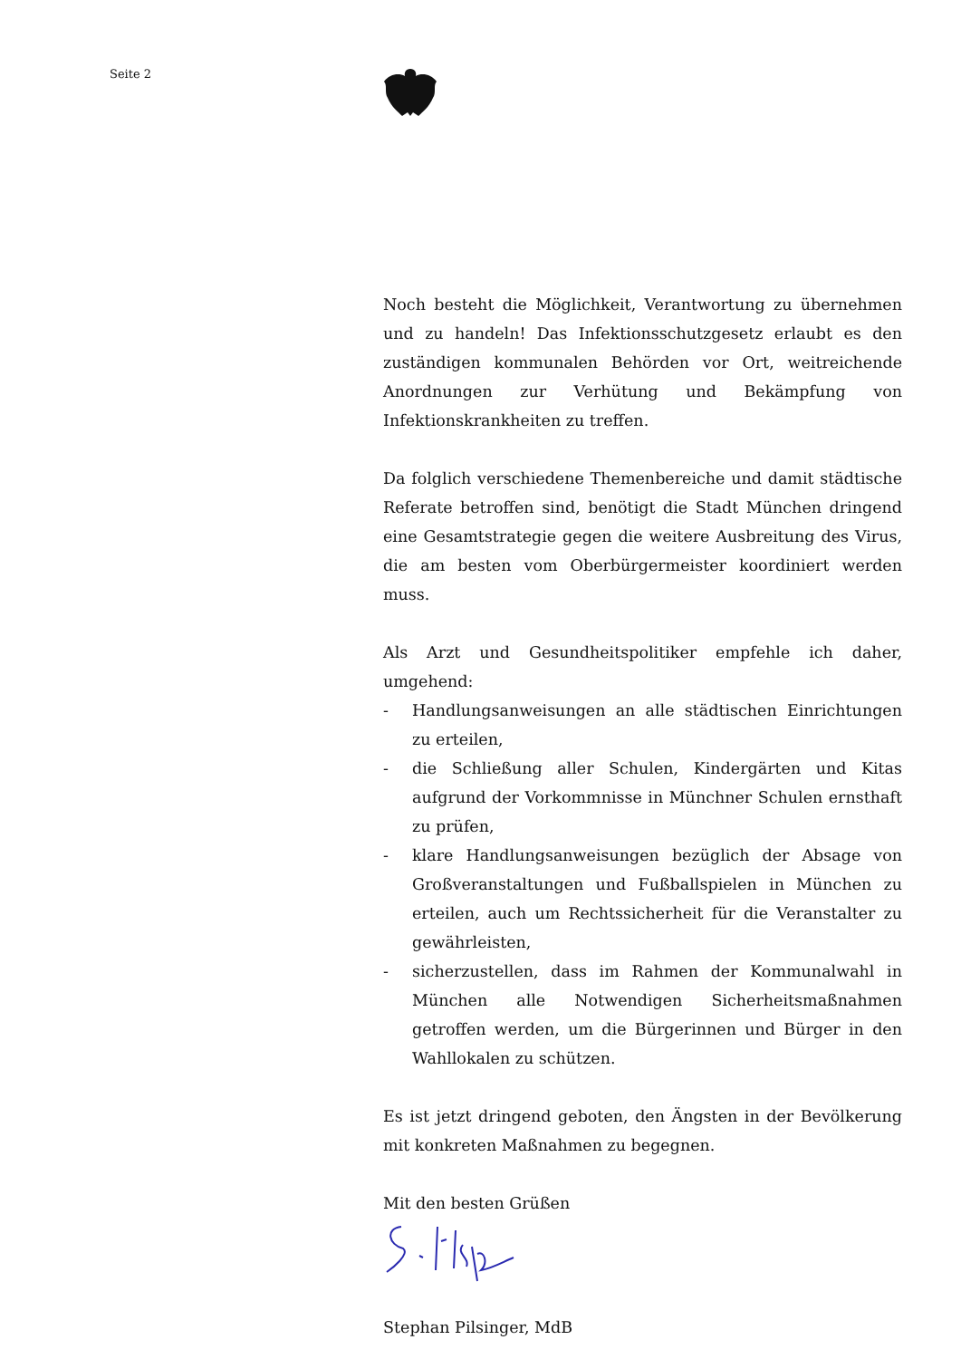Seite 2
Noch besteht die Möglichkeit, Verantwortung zu übernehmen und zu handeln! Das Infektionsschutzgesetz erlaubt es den zuständigen kommunalen Behörden vor Ort, weitreichende Anordnungen zur Verhütung und Bekämpfung von Infektionskrankheiten zu treffen.
Da folglich verschiedene Themenbereiche und damit städtische Referate betroffen sind, benötigt die Stadt München dringend eine Gesamtstrategie gegen die weitere Ausbreitung des Virus, die am besten vom Oberbürgermeister koordiniert werden muss.
Als Arzt und Gesundheitspolitiker empfehle ich daher, umgehend:
- Handlungsanweisungen an alle städtischen Einrichtungen zu erteilen,
- die Schließung aller Schulen, Kindergärten und Kitas aufgrund der Vorkommnisse in Münchner Schulen ernsthaft zu prüfen,
- klare Handlungsanweisungen bezüglich der Absage von Großveranstaltungen und Fußballspielen in München zu erteilen, auch um Rechtssicherheit für die Veranstalter zu gewährleisten,
- sicherzustellen, dass im Rahmen der Kommunalwahl in München alle Notwendigen Sicherheitsmaßnahmen getroffen werden, um die Bürgerinnen und Bürger in den Wahllokalen zu schützen.
Es ist jetzt dringend geboten, den Ängsten in der Bevölkerung mit konkreten Maßnahmen zu begegnen.
Mit den besten Grüßen
Stephan Pilsinger, MdB